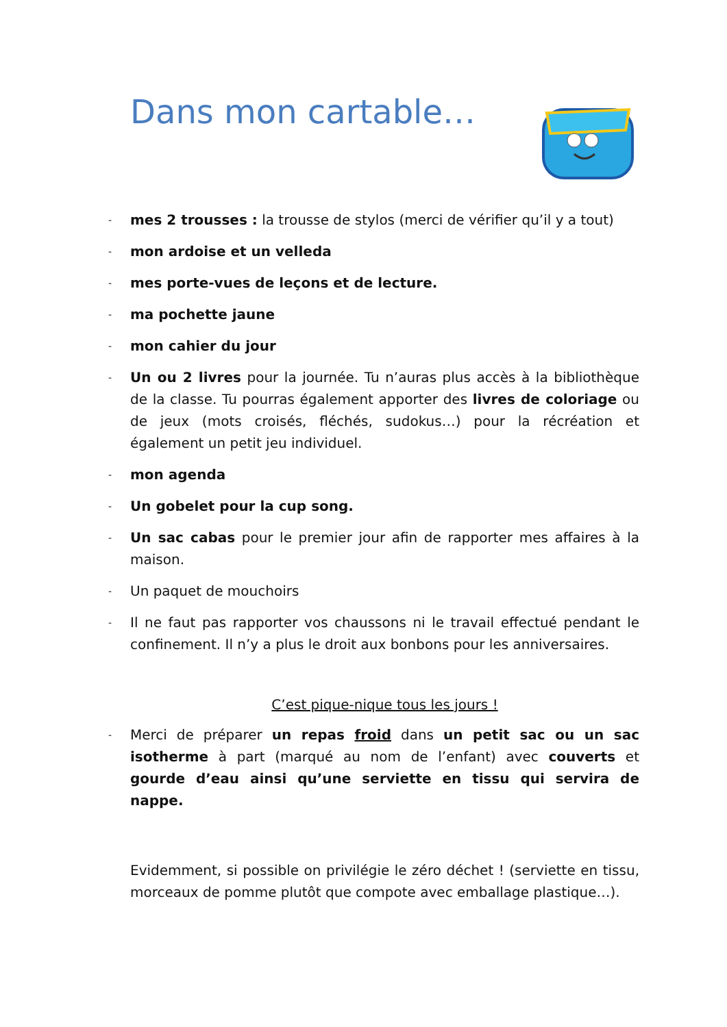Dans mon cartable…
- mes 2 trousses : la trousse de stylos (merci de vérifier qu’il y a tout)
- mon ardoise et un velleda
- mes porte-vues de leçons et de lecture.
- ma pochette jaune
- mon cahier du jour
- Un ou 2 livres pour la journée. Tu n’auras plus accès à la bibliothèque de la classe. Tu pourras également apporter des livres de coloriage ou de jeux (mots croisés, fléchés, sudokus…) pour la récréation et également un petit jeu individuel.
- mon agenda
- Un gobelet pour la cup song.
- Un sac cabas pour le premier jour afin de rapporter mes affaires à la maison.
- Un paquet de mouchoirs
- Il ne faut pas rapporter vos chaussons ni le travail effectué pendant le confinement. Il n’y a plus le droit aux bonbons pour les anniversaires.
C’est pique-nique tous les jours !
- Merci de préparer un repas froid dans un petit sac ou un sac isotherme à part (marqué au nom de l’enfant) avec couverts et gourde d’eau ainsi qu’une serviette en tissu qui servira de nappe.
Evidemment, si possible on privilégie le zéro déchet ! (serviette en tissu, morceaux de pomme plutôt que compote avec emballage plastique…).